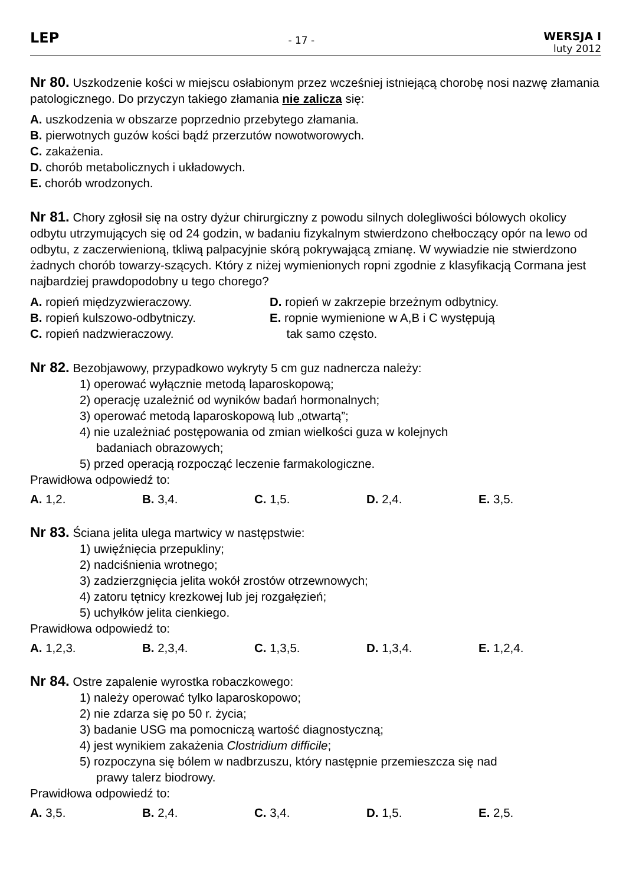LEP
- 17 -
WERSJA I
luty 2012
Nr 80. Uszkodzenie kości w miejscu osłabionym przez wcześniej istniejącą chorobę nosi nazwę złamania patologicznego. Do przyczyn takiego złamania nie zalicza się:
A. uszkodzenia w obszarze poprzednio przebytego złamania.
B. pierwotnych guzów kości bądź przerzutów nowotworowych.
C. zakażenia.
D. chorób metabolicznych i układowych.
E. chorób wrodzonych.
Nr 81. Chory zgłosił się na ostry dyżur chirurgiczny z powodu silnych dolegliwości bólowych okolicy odbytu utrzymujących się od 24 godzin, w badaniu fizykalnym stwierdzono chełboczący opór na lewo od odbytu, z zaczerwienioną, tkliwą palpacyjnie skórą pokrywającą zmianę. W wywiadzie nie stwierdzono żadnych chorób towarzy-szących. Który z niżej wymienionych ropni zgodnie z klasyfikacją Cormana jest najbardziej prawdopodobny u tego chorego?
A. ropień międzyzwieraczowy.
B. ropień kulszowo-odbytniczy.
C. ropień nadzwieraczowy.
D. ropień w zakrzepie brzeżnym odbytnicy.
E. ropnie wymienione w A,B i C występują
tak samo często.
Nr 82. Bezobjawowy, przypadkowo wykryty 5 cm guz nadnercza należy:
1) operować wyłącznie metodą laparoskopową;
2) operację uzależnić od wyników badań hormonalnych;
3) operować metodą laparoskopową lub „otwartą”;
4) nie uzależniać postępowania od zmian wielkości guza w kolejnych
badaniach obrazowych;
5) przed operacją rozpocząć leczenie farmakologiczne.
Prawidłowa odpowiedź to:
A. 1,2. B. 3,4. C. 1,5. D. 2,4. E. 3,5.
Nr 83. Ściana jelita ulega martwicy w następstwie:
1) uwięźnięcia przepukliny;
2) nadciśnienia wrotnego;
3) zadzierzgnięcia jelita wokół zrostów otrzewnowych;
4) zatoru tętnicy krezkowej lub jej rozgałęzień;
5) uchyłków jelita cienkiego.
Prawidłowa odpowiedź to:
A. 1,2,3. B. 2,3,4. C. 1,3,5. D. 1,3,4. E. 1,2,4.
Nr 84. Ostre zapalenie wyrostka robaczkowego:
1) należy operować tylko laparoskopowo;
2) nie zdarza się po 50 r. życia;
3) badanie USG ma pomocniczą wartość diagnostyczną;
4) jest wynikiem zakażenia Clostridium difficile;
5) rozpoczyna się bólem w nadbrzuszu, który następnie przemieszcza się nad
prawy talerz biodrowy.
Prawidłowa odpowiedź to:
A. 3,5. B. 2,4. C. 3,4. D. 1,5. E. 2,5.